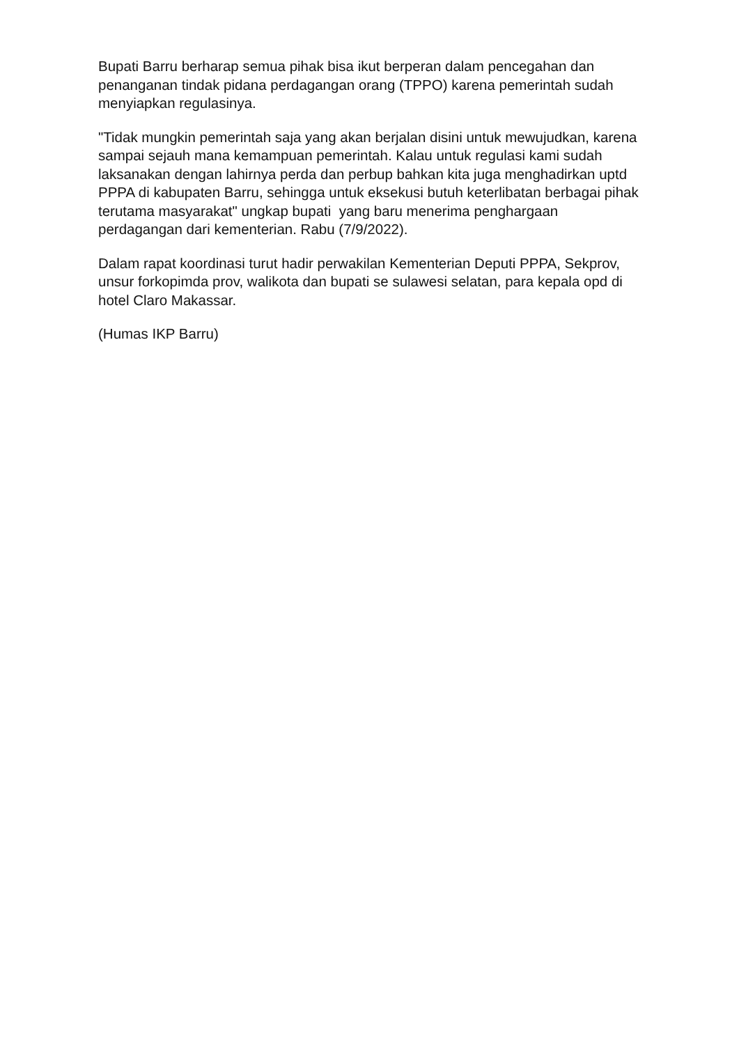Bupati Barru berharap semua pihak bisa ikut berperan dalam pencegahan dan penanganan tindak pidana perdagangan orang (TPPO) karena pemerintah sudah menyiapkan regulasinya.
"Tidak mungkin pemerintah saja yang akan berjalan disini untuk mewujudkan, karena sampai sejauh mana kemampuan pemerintah. Kalau untuk regulasi kami sudah laksanakan dengan lahirnya perda dan perbup bahkan kita juga menghadirkan uptd PPPA di kabupaten Barru, sehingga untuk eksekusi butuh keterlibatan berbagai pihak terutama masyarakat" ungkap bupati yang baru menerima penghargaan perdagangan dari kementerian. Rabu (7/9/2022).
Dalam rapat koordinasi turut hadir perwakilan Kementerian Deputi PPPA, Sekprov, unsur forkopimda prov, walikota dan bupati se sulawesi selatan, para kepala opd di hotel Claro Makassar.
(Humas IKP Barru)